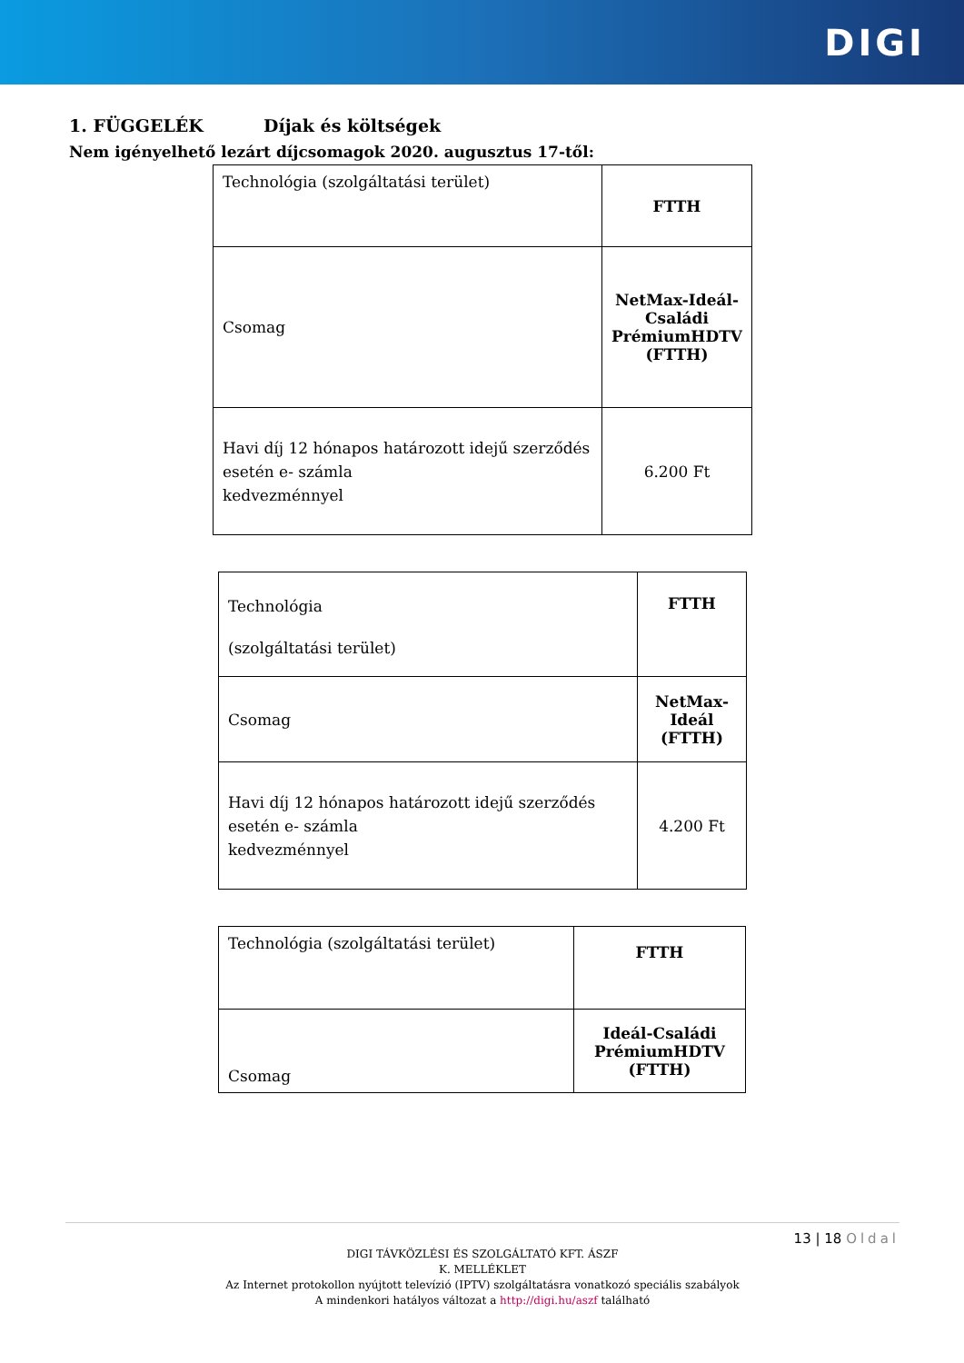DIGI
1. FÜGGELÉK Díjak és költségek
Nem igényelhető lezárt díjcsomagok 2020. augusztus 17-től:
| Technológia (szolgáltatási terület) | FTTH |
| Csomag | NetMax-Ideál-Családi PrémiumHDTV (FTTH) |
| Havi díj 12 hónapos határozott idejű szerződés esetén e- számla kedvezménnyel | 6.200 Ft |
| Technológia (szolgáltatási terület) | FTTH |
| Csomag | NetMax-Ideál (FTTH) |
| Havi díj 12 hónapos határozott idejű szerződés esetén e- számla kedvezménnyel | 4.200 Ft |
| Technológia (szolgáltatási terület) | FTTH |
| Csomag | Ideál-Családi PrémiumHDTV (FTTH) |
13 | 18 Oldal
DIGI TÁVKÖZLÉSI ÉS SZOLGÁLTATÓ KFT. ÁSZF
K. MELLÉKLET
Az Internet protokollon nyújtott televízió (IPTV) szolgáltatásra vonatkozó speciális szabályok
A mindenkori hatályos változat a http://digi.hu/aszf található